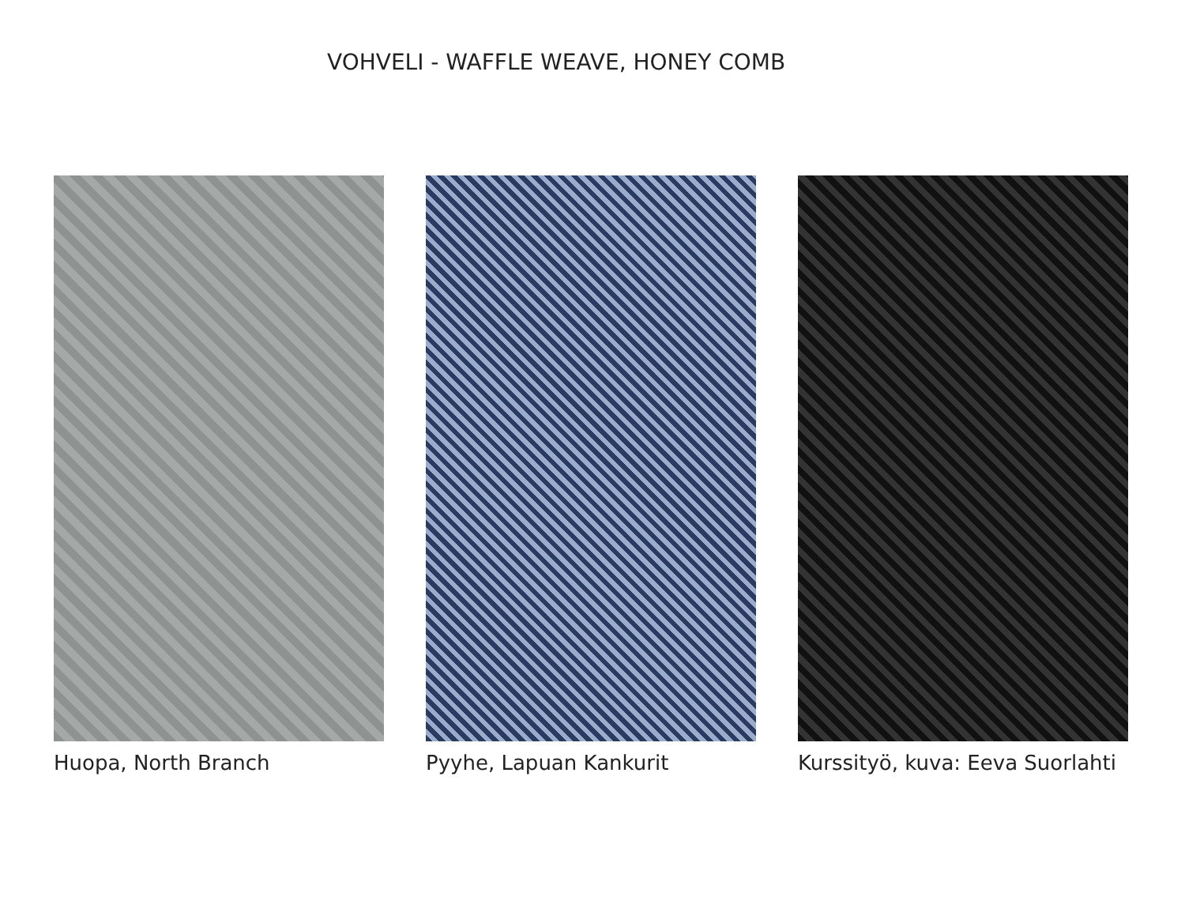VOHVELI - WAFFLE WEAVE, HONEY COMB
Huopa, North Branch Pyyhe, Lapuan Kankurit Kurssityö, kuva: Eeva Suorlahti